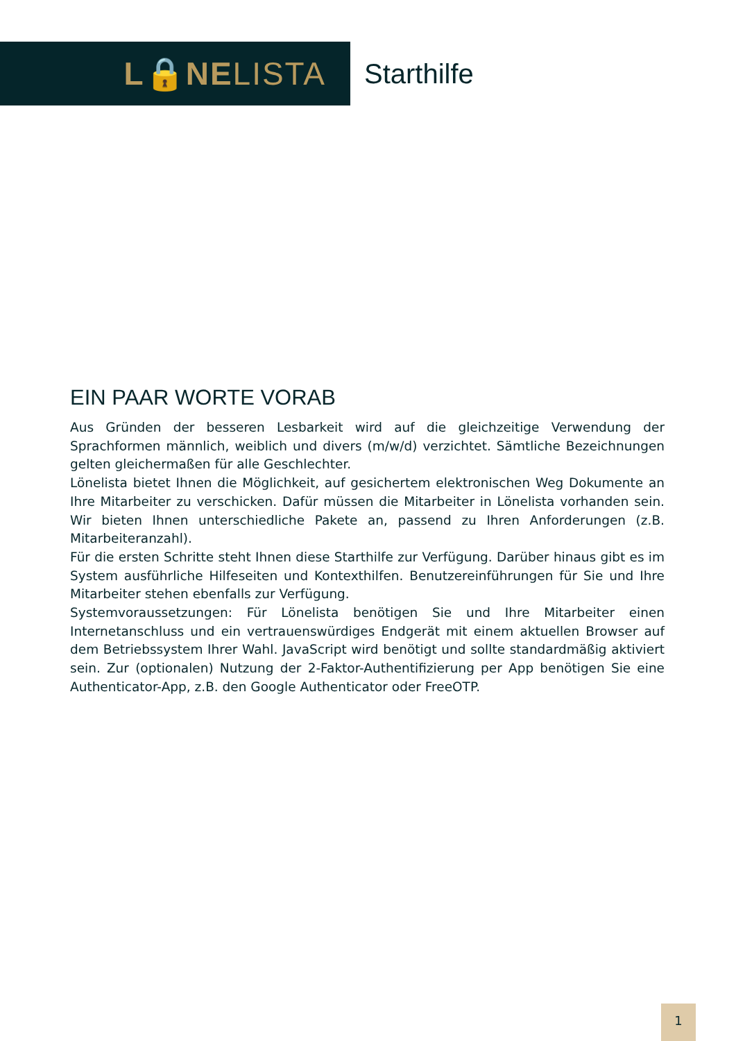L🔒NELISTA
Starthilfe
EIN PAAR WORTE VORAB
Aus Gründen der besseren Lesbarkeit wird auf die gleichzeitige Verwendung der Sprachformen männlich, weiblich und divers (m/w/d) verzichtet. Sämtliche Bezeichnungen gelten gleichermaßen für alle Geschlechter.
Lönelista bietet Ihnen die Möglichkeit, auf gesichertem elektronischen Weg Dokumente an Ihre Mitarbeiter zu verschicken. Dafür müssen die Mitarbeiter in Lönelista vorhanden sein. Wir bieten Ihnen unterschiedliche Pakete an, passend zu Ihren Anforderungen (z.B. Mitarbeiteranzahl).
Für die ersten Schritte steht Ihnen diese Starthilfe zur Verfügung. Darüber hinaus gibt es im System ausführliche Hilfeseiten und Kontexthilfen. Benutzereinführungen für Sie und Ihre Mitarbeiter stehen ebenfalls zur Verfügung.
Systemvoraussetzungen: Für Lönelista benötigen Sie und Ihre Mitarbeiter einen Internetanschluss und ein vertrauenswürdiges Endgerät mit einem aktuellen Browser auf dem Betriebssystem Ihrer Wahl. JavaScript wird benötigt und sollte standardmäßig aktiviert sein. Zur (optionalen) Nutzung der 2-Faktor-Authentifizierung per App benötigen Sie eine Authenticator-App, z.B. den Google Authenticator oder FreeOTP.
1